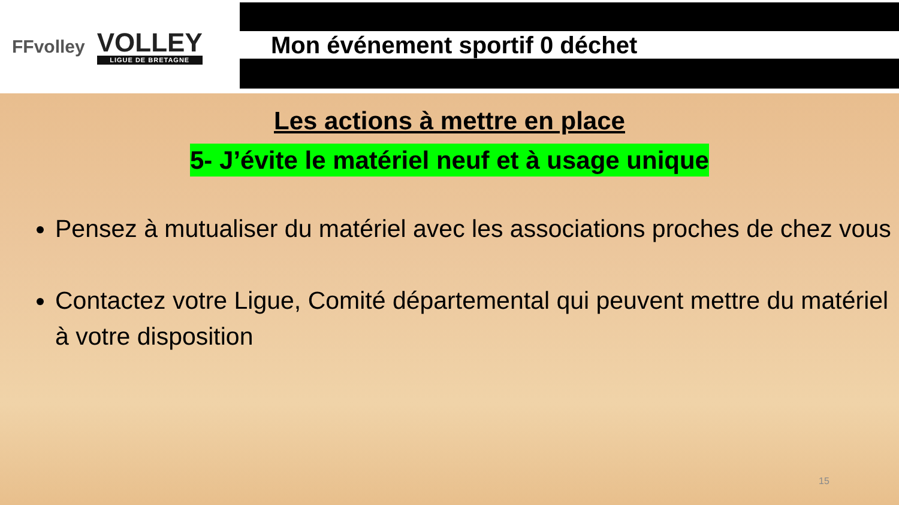FFvolley
VOLLEY
LIGUE DE BRETAGNE
Mon événement sportif 0 déchet
Les actions à mettre en place
5- J’évite le matériel neuf et à usage unique
Pensez à mutualiser du matériel avec les associations proches de chez vous
Contactez votre Ligue, Comité départemental qui peuvent mettre du matériel à votre disposition
15